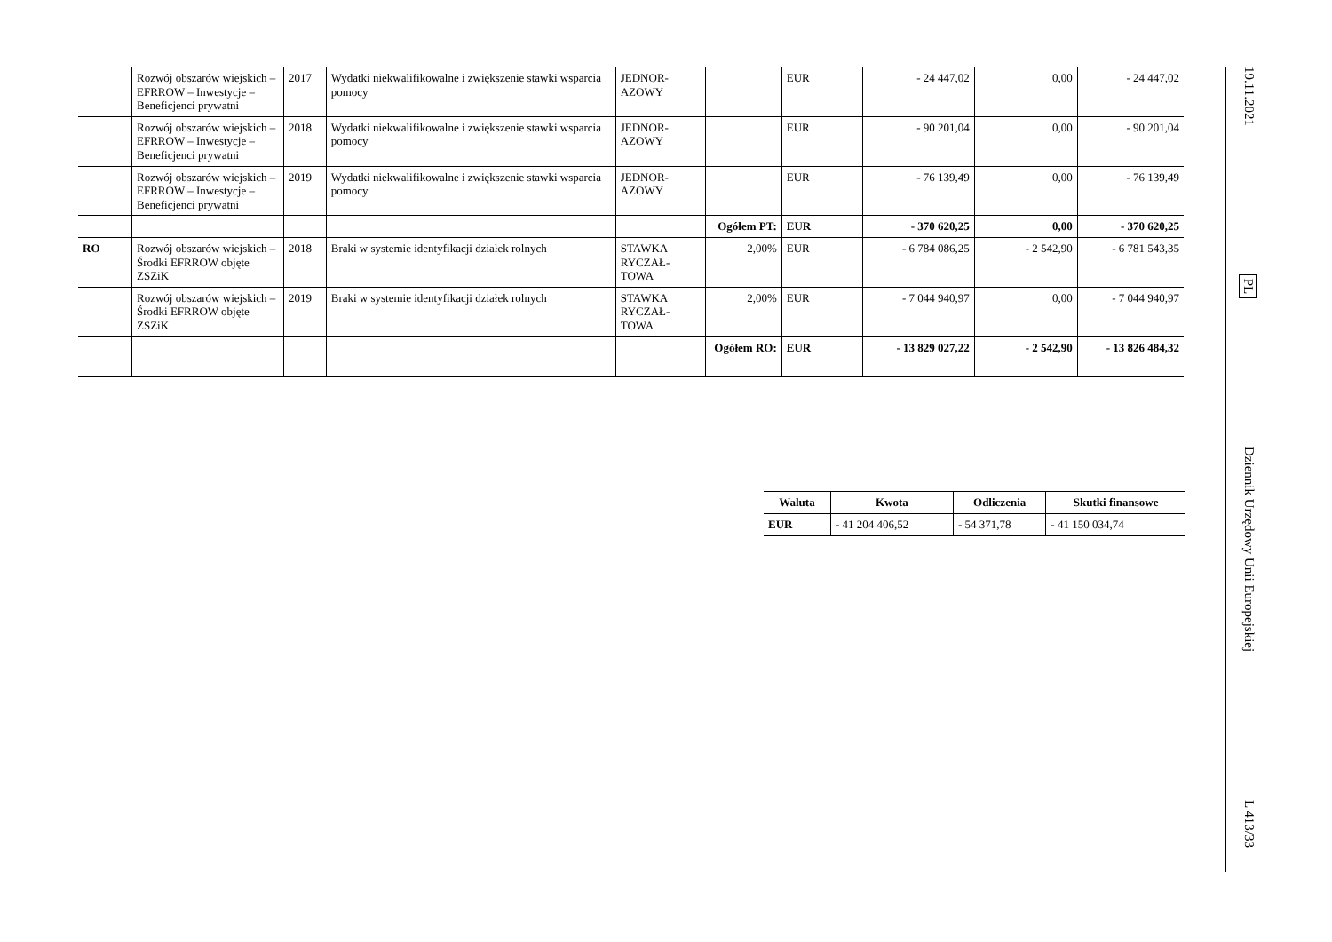| | Rozwój obszarów wiejskich – EFRROW – Inwestycje – Beneficjenci prywatni | 2017 | Wydatki niekwalifikowalne i zwiększenie stawki wsparcia pomocy | JEDNOR-AZOWY | | EUR | - 24 447,02 | 0,00 | - 24 447,02 |
| | Rozwój obszarów wiejskich – EFRROW – Inwestycje – Beneficjenci prywatni | 2018 | Wydatki niekwalifikowalne i zwiększenie stawki wsparcia pomocy | JEDNOR-AZOWY | | EUR | - 90 201,04 | 0,00 | - 90 201,04 |
| | Rozwój obszarów wiejskich – EFRROW – Inwestycje – Beneficjenci prywatni | 2019 | Wydatki niekwalifikowalne i zwiększenie stawki wsparcia pomocy | JEDNOR-AZOWY | | EUR | - 76 139,49 | 0,00 | - 76 139,49 |
| | | | | | Ogółem PT: | EUR | - 370 620,25 | 0,00 | - 370 620,25 |
| RO | Rozwój obszarów wiejskich – Środki EFRROW objęte ZSZiK | 2018 | Braki w systemie identyfikacji działek rolnych | STAWKA RYCZAŁ-TOWA | 2,00% | EUR | - 6 784 086,25 | - 2 542,90 | - 6 781 543,35 |
| | Rozwój obszarów wiejskich – Środki EFRROW objęte ZSZiK | 2019 | Braki w systemie identyfikacji działek rolnych | STAWKA RYCZAŁ-TOWA | 2,00% | EUR | - 7 044 940,97 | 0,00 | - 7 044 940,97 |
| | | | | | Ogółem RO: | EUR | - 13 829 027,22 | - 2 542,90 | - 13 826 484,32 |
| Waluta | Kwota | Odliczenia | Skutki finansowe |
| --- | --- | --- | --- |
| EUR | - 41 204 406,52 | - 54 371,78 | - 41 150 034,74 |
19.11.2021 PL Dziennik Urzędowy Unii Europejskiej L 413/33